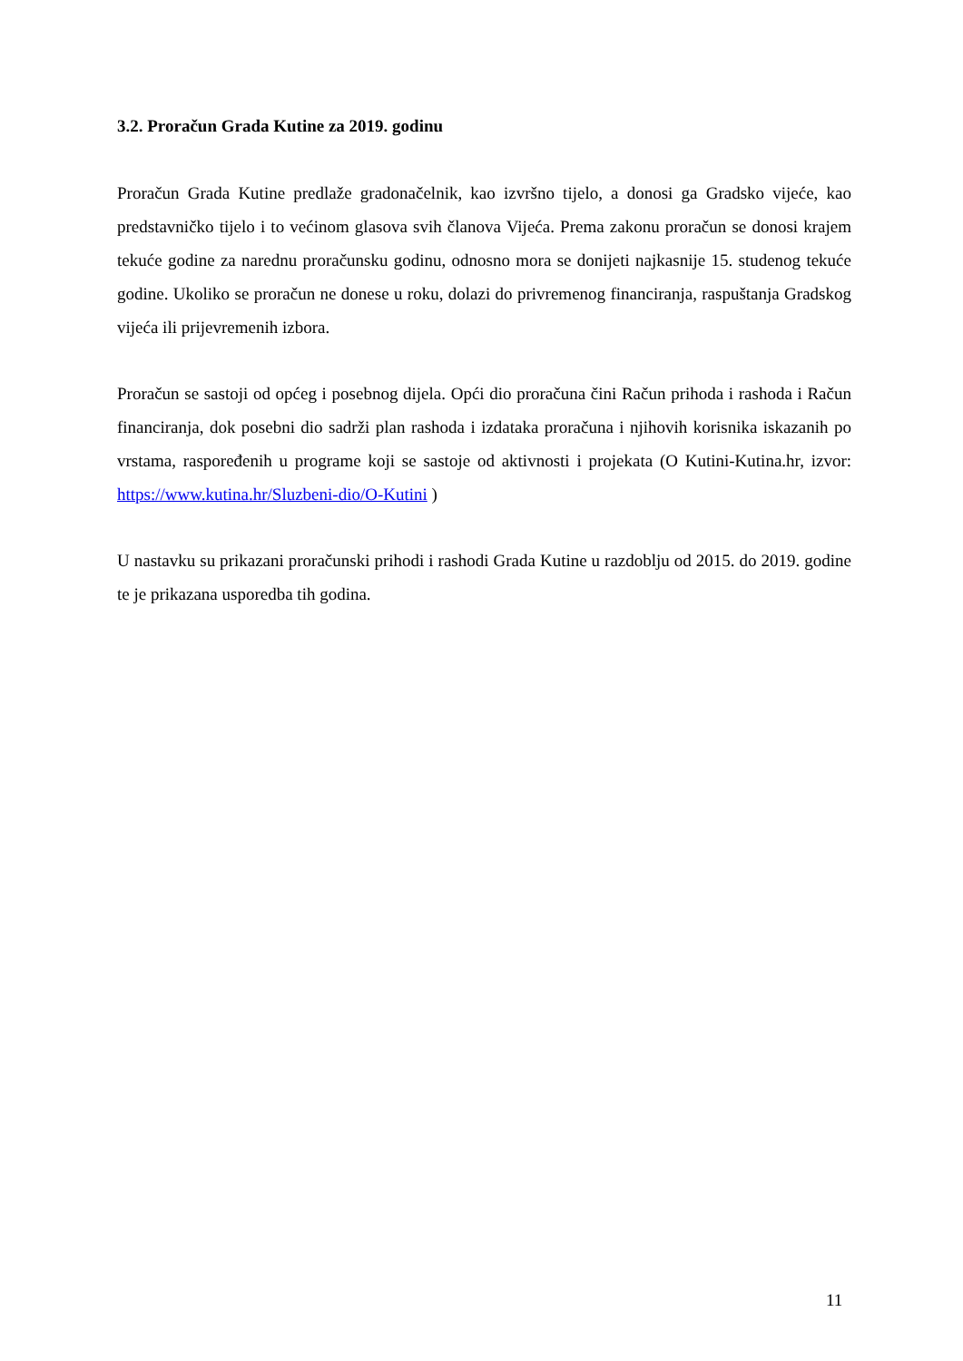3.2. Proračun Grada Kutine za 2019. godinu
Proračun Grada Kutine predlaže gradonačelnik, kao izvršno tijelo, a donosi ga Gradsko vijeće, kao predstavničko tijelo i to većinom glasova svih članova Vijeća. Prema zakonu proračun se donosi krajem tekuće godine za narednu proračunsku godinu, odnosno mora se donijeti najkasnije 15. studenog tekuće godine. Ukoliko se proračun ne donese u roku, dolazi do privremenog financiranja, raspuštanja Gradskog vijeća ili prijevremenih izbora.
Proračun se sastoji od općeg i posebnog dijela. Opći dio proračuna čini Račun prihoda i rashoda i Račun financiranja, dok posebni dio sadrži plan rashoda i izdataka proračuna i njihovih korisnika iskazanih po vrstama, raspoređenih u programe koji se sastoje od aktivnosti i projekata (O Kutini-Kutina.hr, izvor: https://www.kutina.hr/Sluzbeni-dio/O-Kutini )
U nastavku su prikazani proračunski prihodi i rashodi Grada Kutine u razdoblju od 2015. do 2019. godine te je prikazana usporedba tih godina.
11